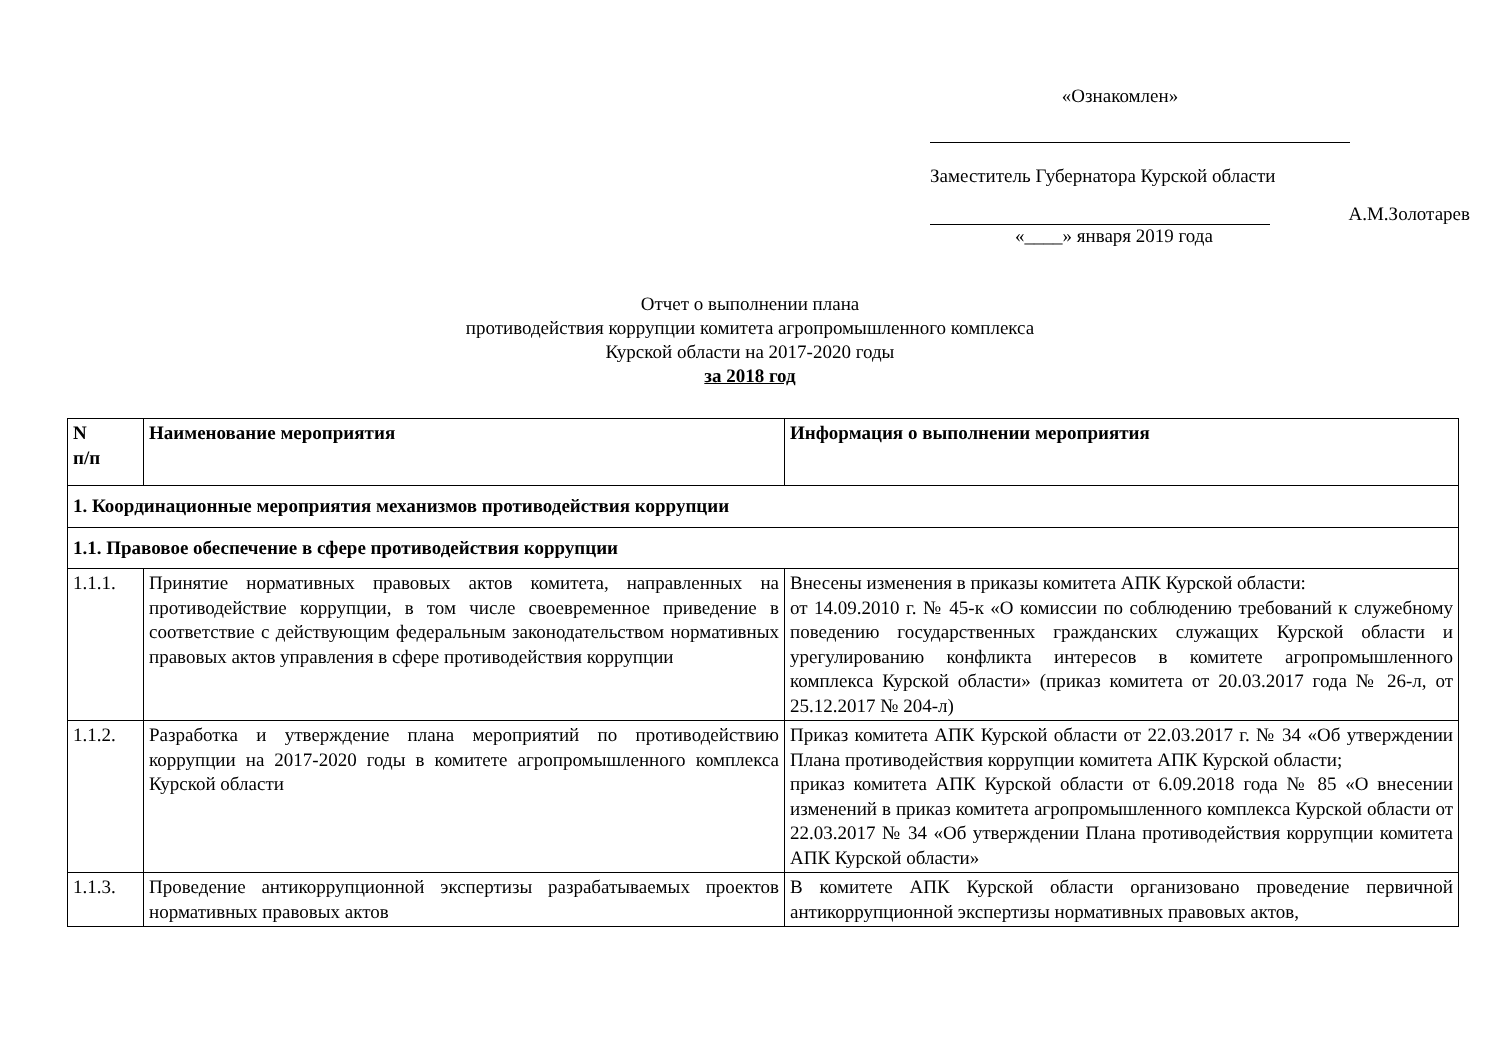«Ознакомлен»
Заместитель Губернатора Курской области
А.М.Золотарев
«____» января 2019 года
Отчет о выполнении плана
противодействия коррупции комитета агропромышленного комплекса
Курской области на 2017-2020 годы
за 2018 год
| N п/п | Наименование мероприятия | Информация о выполнении мероприятия |
| --- | --- | --- |
| 1. Координационные мероприятия механизмов противодействия коррупции | | |
| 1.1. Правовое обеспечение в сфере противодействия коррупции | | |
| 1.1.1. | Принятие нормативных правовых актов комитета, направленных на противодействие коррупции, в том числе своевременное приведение в соответствие с действующим федеральным законодательством нормативных правовых актов управления в сфере противодействия коррупции | Внесены изменения в приказы комитета АПК Курской области: от 14.09.2010 г. № 45-к «О комиссии по соблюдению требований к служебному поведению государственных гражданских служащих Курской области и урегулированию конфликта интересов в комитете агропромышленного комплекса Курской области» (приказ комитета от 20.03.2017 года № 26-л, от 25.12.2017 № 204-л) |
| 1.1.2. | Разработка и утверждение плана мероприятий по противодействию коррупции на 2017-2020 годы в комитете агропромышленного комплекса Курской области | Приказ комитета АПК Курской области от 22.03.2017 г. № 34 «Об утверждении Плана противодействия коррупции комитета АПК Курской области; приказ комитета АПК Курской области от 6.09.2018 года № 85 «О внесении изменений в приказ комитета агропромышленного комплекса Курской области от 22.03.2017 № 34 «Об утверждении Плана противодействия коррупции комитета АПК Курской области» |
| 1.1.3. | Проведение антикоррупционной экспертизы разрабатываемых проектов нормативных правовых актов | В комитете АПК Курской области организовано проведение первичной антикоррупционной экспертизы нормативных правовых актов, |